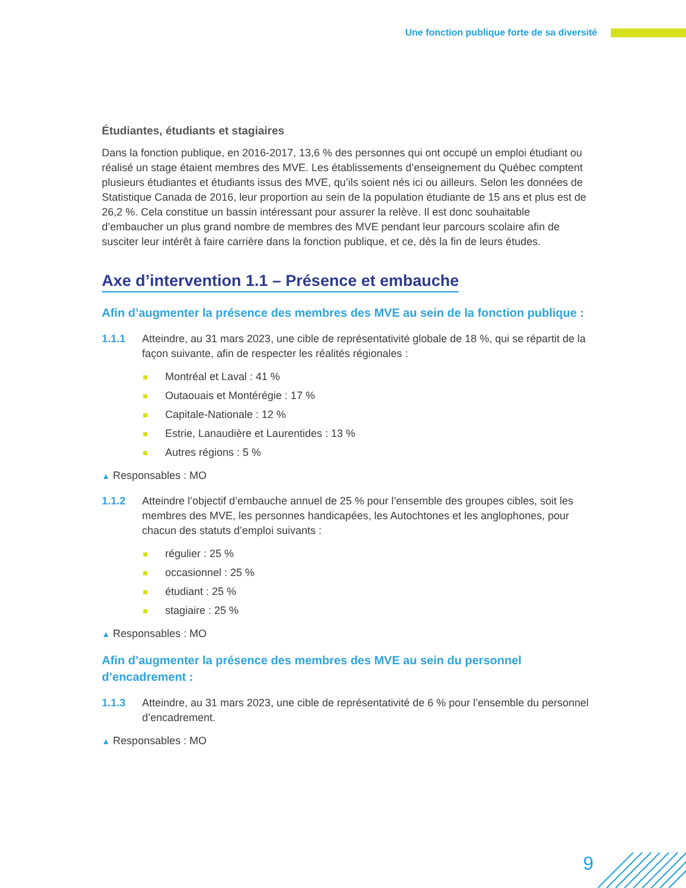Une fonction publique forte de sa diversité
Étudiantes, étudiants et stagiaires
Dans la fonction publique, en 2016-2017, 13,6 % des personnes qui ont occupé un emploi étudiant ou réalisé un stage étaient membres des MVE. Les établissements d’enseignement du Québec comptent plusieurs étudiantes et étudiants issus des MVE, qu’ils soient nés ici ou ailleurs. Selon les données de Statistique Canada de 2016, leur proportion au sein de la population étudiante de 15 ans et plus est de 26,2 %. Cela constitue un bassin intéressant pour assurer la relève. Il est donc souhaitable d’embaucher un plus grand nombre de membres des MVE pendant leur parcours scolaire afin de susciter leur intérêt à faire carrière dans la fonction publique, et ce, dès la fin de leurs études.
Axe d’intervention 1.1 – Présence et embauche
Afin d’augmenter la présence des membres des MVE au sein de la fonction publique :
1.1.1 Atteindre, au 31 mars 2023, une cible de représentativité globale de 18 %, qui se répartit de la façon suivante, afin de respecter les réalités régionales :
Montréal et Laval : 41 %
Outaouais et Montérégie : 17 %
Capitale-Nationale : 12 %
Estrie, Lanaudière et Laurentides : 13 %
Autres régions : 5 %
▲ Responsables : MO
1.1.2 Atteindre l’objectif d’embauche annuel de 25 % pour l’ensemble des groupes cibles, soit les membres des MVE, les personnes handicapées, les Autochtones et les anglophones, pour chacun des statuts d’emploi suivants :
régulier : 25 %
occasionnel : 25 %
étudiant : 25 %
stagiaire : 25 %
▲ Responsables : MO
Afin d’augmenter la présence des membres des MVE au sein du personnel d’encadrement :
1.1.3 Atteindre, au 31 mars 2023, une cible de représentativité de 6 % pour l’ensemble du personnel d’encadrement.
▲ Responsables : MO
9